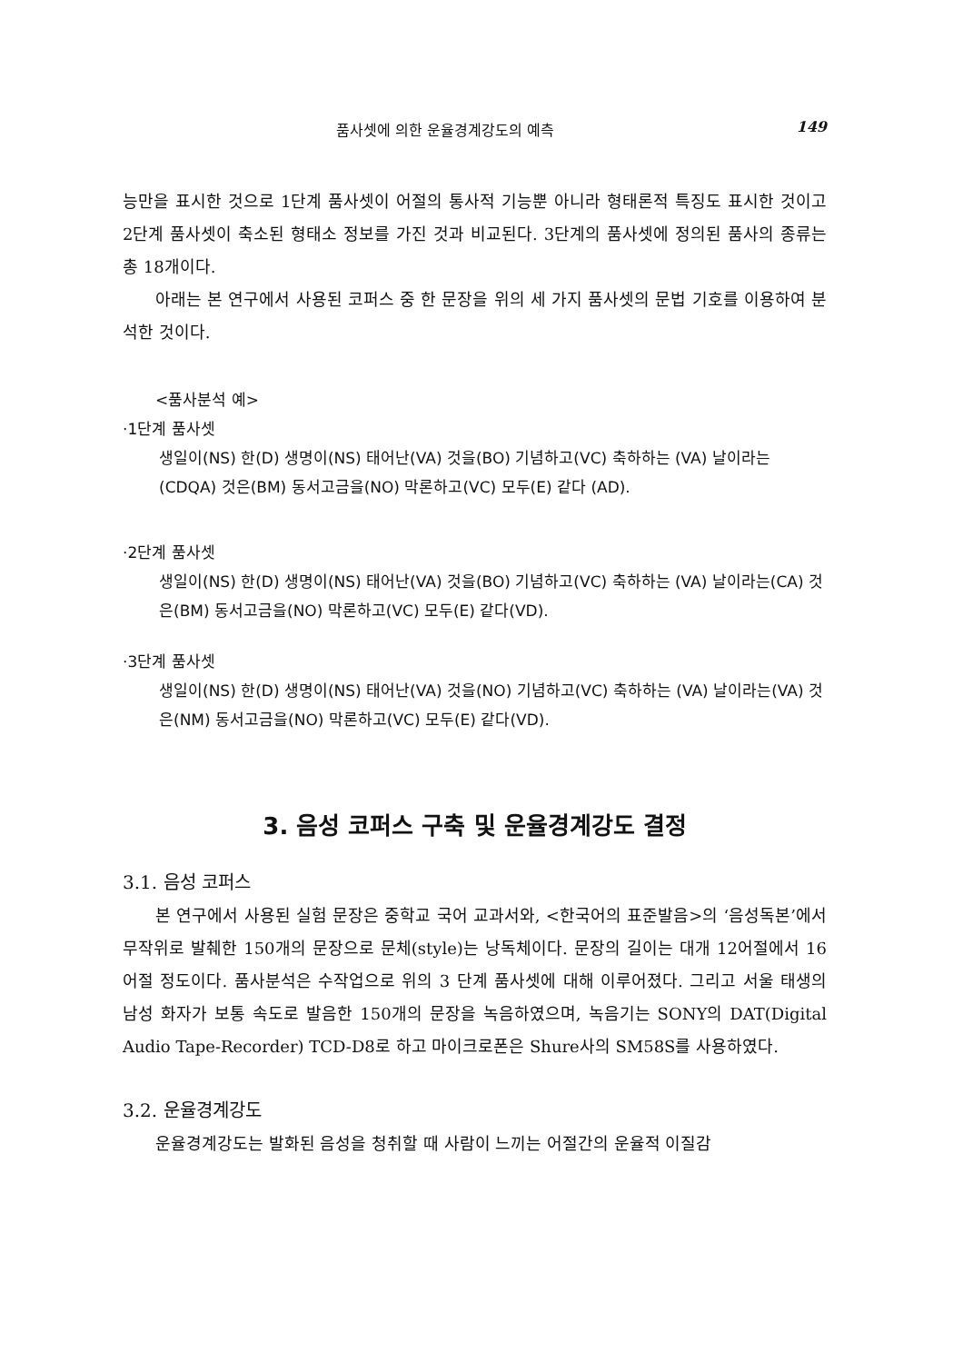품사셋에 의한 운율경계강도의 예측 149
능만을 표시한 것으로 1단계 품사셋이 어절의 통사적 기능뿐 아니라 형태론적 특징도 표시한 것이고 2단계 품사셋이 축소된 형태소 정보를 가진 것과 비교된다. 3단계의 품사셋에 정의된 품사의 종류는 총 18개이다.
아래는 본 연구에서 사용된 코퍼스 중 한 문장을 위의 세 가지 품사셋의 문법 기호를 이용하여 분석한 것이다.
<품사분석 예>
·1단계 품사셋
생일이(NS) 한(D) 생명이(NS) 태어난(VA) 것을(BO) 기념하고(VC) 축하하는 (VA) 날이라는(CDQA) 것은(BM) 동서고금을(NO) 막론하고(VC) 모두(E) 같다 (AD).
·2단계 품사셋
생일이(NS) 한(D) 생명이(NS) 태어난(VA) 것을(BO) 기념하고(VC) 축하하는 (VA) 날이라는(CA) 것은(BM) 동서고금을(NO) 막론하고(VC) 모두(E) 같다(VD).
·3단계 품사셋
생일이(NS) 한(D) 생명이(NS) 태어난(VA) 것을(NO) 기념하고(VC) 축하하는 (VA) 날이라는(VA) 것은(NM) 동서고금을(NO) 막론하고(VC) 모두(E) 같다(VD).
3. 음성 코퍼스 구축 및 운율경계강도 결정
3.1. 음성 코퍼스
본 연구에서 사용된 실험 문장은 중학교 국어 교과서와, <한국어의 표준발음>의 ‘음성독본’에서 무작위로 발췌한 150개의 문장으로 문체(style)는 낭독체이다. 문장의 길이는 대개 12어절에서 16어절 정도이다. 품사분석은 수작업으로 위의 3 단계 품사셋에 대해 이루어졌다. 그리고 서울 태생의 남성 화자가 보통 속도로 발음한 150개의 문장을 녹음하였으며, 녹음기는 SONY의 DAT(Digital Audio Tape-Recorder) TCD-D8로 하고 마이크로폰은 Shure사의 SM58S를 사용하였다.
3.2. 운율경계강도
운율경계강도는 발화된 음성을 청취할 때 사람이 느끼는 어절간의 운율적 이질감